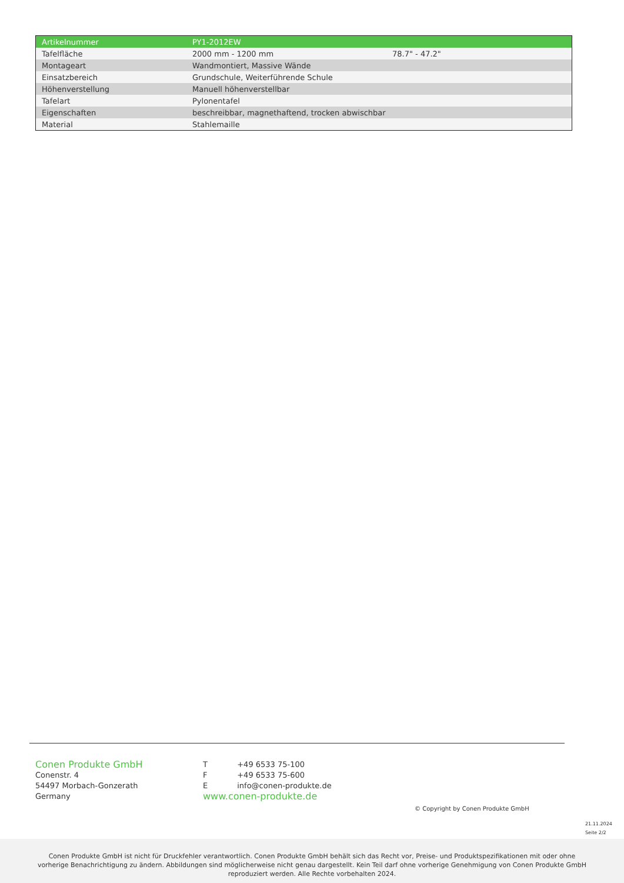| Artikelnummer | PY1-2012EW | |
| Tafelfläche | 2000 mm - 1200 mm | 78.7" - 47.2" |
| Montageart | Wandmontiert, Massive Wände | |
| Einsatzbereich | Grundschule, Weiterführende Schule | |
| Höhenverstellung | Manuell höhenverstellbar | |
| Tafelart | Pylonentafel | |
| Eigenschaften | beschreibbar, magnethaftend, trocken abwischbar | |
| Material | Stahlemaille | |
Conen Produkte GmbH
Conenstr. 4
54497 Morbach-Gonzerath
Germany
| T | +49 6533 75-100 |
| F | +49 6533 75-600 |
| E | info@conen-produkte.de |
www.conen-produkte.de
© Copyright by Conen Produkte GmbH
21.11.2024
Seite 2/2
Conen Produkte GmbH ist nicht für Druckfehler verantwortlich. Conen Produkte GmbH behält sich das Recht vor, Preise- und Produktspezifikationen mit oder ohne
vorherige Benachrichtigung zu ändern. Abbildungen sind möglicherweise nicht genau dargestellt. Kein Teil darf ohne vorherige Genehmigung von Conen Produkte GmbH
reproduziert werden. Alle Rechte vorbehalten 2024.